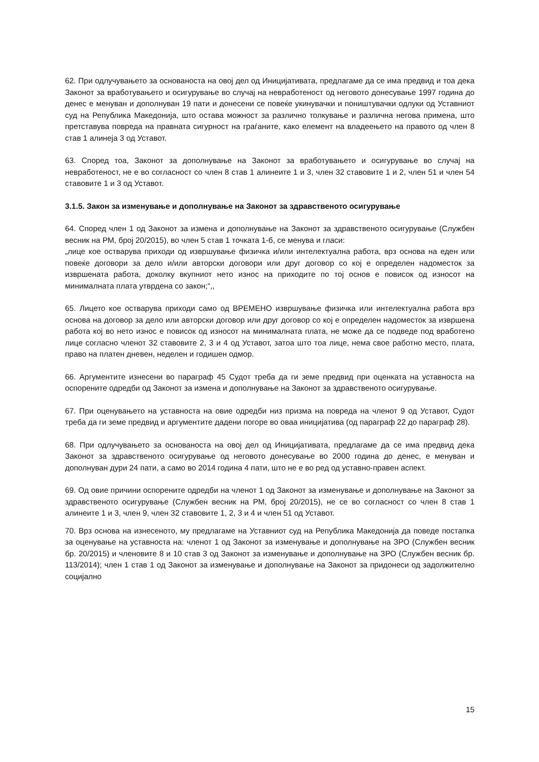62. При одлучувањето за основаноста на овој дел од Иницијативата, предлагаме да се има предвид и тоа дека Законот за вработувањето и осигурување во случај на невработеност од неговото донесување 1997 година до денес е менуван и дополнуван 19 пати и донесени се повеќе укинувачки и поништувачки одлуки од Уставниот суд на Република Македонија, што остава можност за различно толкување и различна негова примена, што претставува повреда на правната сигурност на граѓаните, како елемент на владеењето на правото од член 8 став 1 алинеја 3 од Уставот.
63. Според тоа, Законот за дополнување на Законот за вработувањето и осигурување во случај на невработеност, не е во согласност со член 8 став 1 алинеите 1 и 3, член 32 ставовите 1 и 2, член 51 и член 54 ставовите 1 и 3 од Уставот.
3.1.5. Закон за изменување и дополнување на Законот за здравственото осигурување
64. Според член 1 од Законот за измена и дополнување на Законот за здравственото осигурување (Службен весник на РМ, број 20/2015), во член 5 став 1 точката 1-б, се менува и гласи:
„лице кое остварува приходи од извршување физичка и/или интелектуална работа, врз основа на еден или повеќе договори за дело и/или авторски договори или друг договор со кој е определен надоместок за извршената работа, доколку вкупниот нето износ на приходите по тој основ е повисок од износот на минималната плата утврдена со закон;“,,
65. Лицето кое остварува приходи само од ВРЕМЕНО извршување физичка или интелектуална работа врз основа на договор за дело или авторски договор или друг договор со кој е определен надоместок за извршена работа кој во нето износ е повисок од износот на минималната плата, не може да се подведе под вработено лице согласно членот 32 ставовите 2, 3 и 4 од Уставот, затоа што тоа лице, нема свое работно место, плата, право на платен дневен, неделен и годишен одмор.
66. Аргументите изнесени во параграф 45 Судот треба да ги земе предвид при оценката на уставноста на оспорените одредби од Законот за измена и дополнување на Законот за здравственото осигурување.
67. При оценувањето на уставноста на овие одредби низ призма на повреда на членот 9 од Уставот, Судот треба да ги земе предвид и аргументите дадени погоре во оваа иницијатива (од параграф 22 до параграф 28).
68. При одлучувањето за основаноста на овој дел од Иницијативата, предлагаме да се има предвид дека Законот за здравственото осигурување од неговото донесување во 2000 година до денес, е менуван и дополнуван дури 24 пати, а само во 2014 година 4 пати, што не е во ред од уставно-правен аспект.
69. Од овие причини оспорените одредби на членот 1 од Законот за изменување и дополнување на Законот за здравственото осигурување (Службен весник на РМ, број 20/2015), не се во согласност со член 8 став 1 алинеите 1 и 3, член 9, член 32 ставовите 1, 2, 3 и 4 и член 51 од Уставот.
70. Врз основа на изнесеното, му предлагаме на Уставниот суд на Република Македонија да поведе постапка за оценување на уставноста на: членот 1 од Законот за изменување и дополнување на ЗРО (Службен весник бр. 20/2015) и членовите 8 и 10 став 3 од Законот за изменување и дополнување на ЗРО (Службен весник бр. 113/2014); член 1 став 1 од Законот за изменување и дополнување на Законот за придонеси од задолжително социјално
15